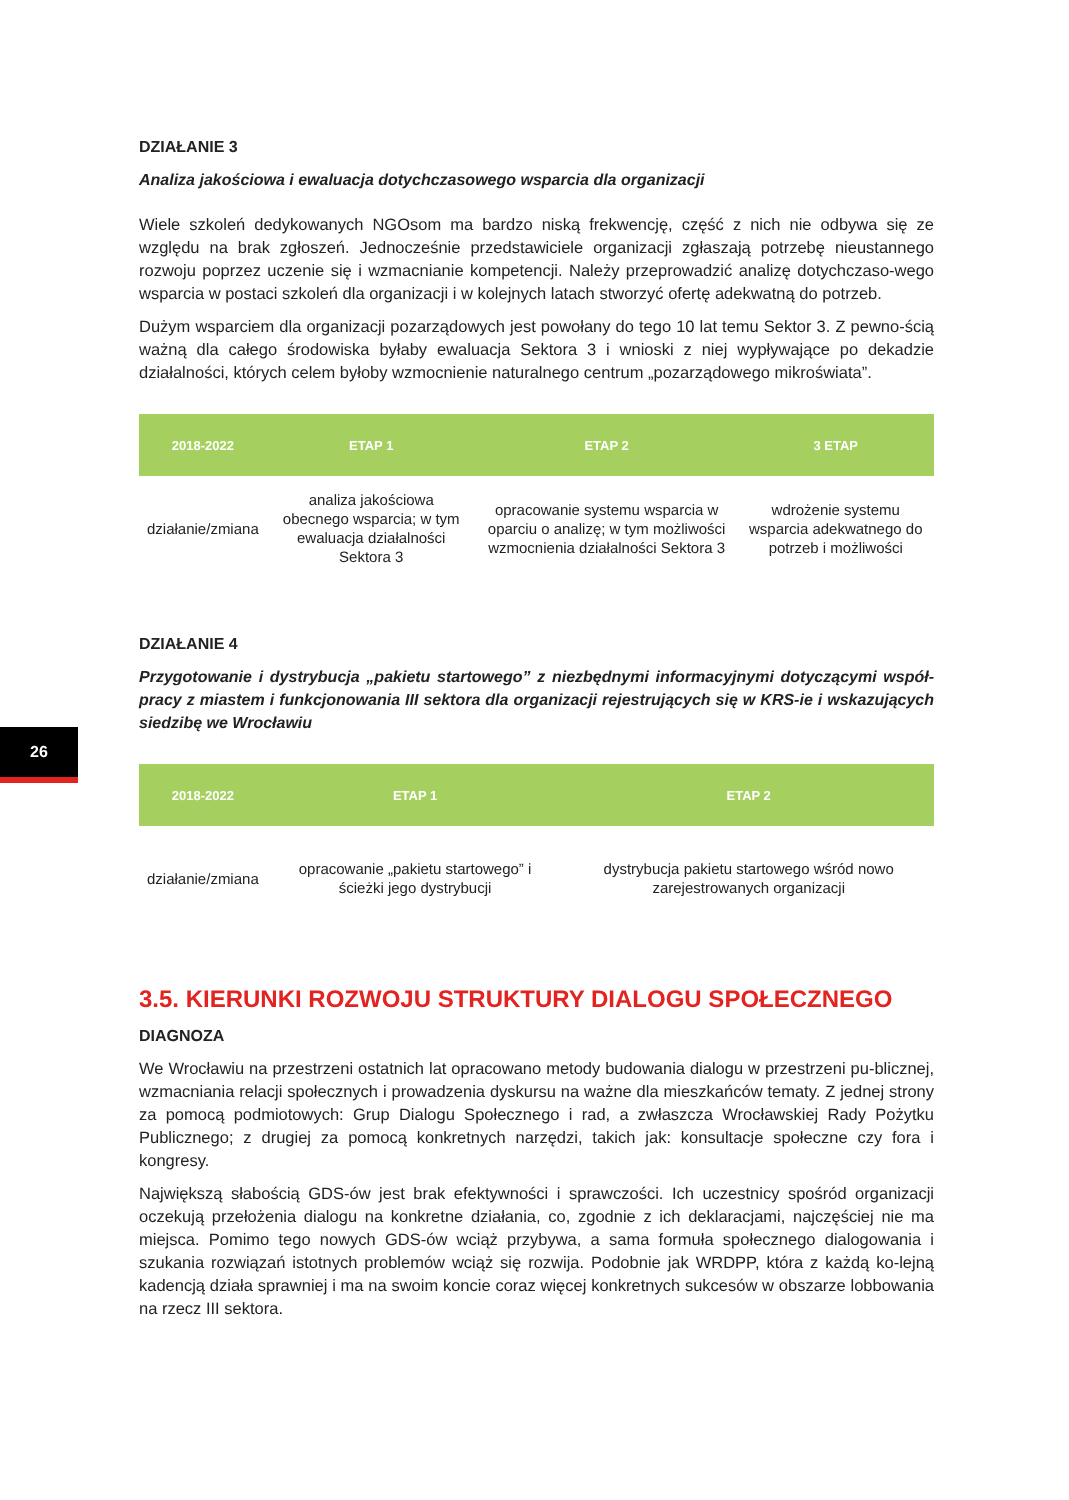26
DZIAŁANIE 3
Analiza jakościowa i ewaluacja dotychczasowego wsparcia dla organizacji
Wiele szkoleń dedykowanych NGOsom ma bardzo niską frekwencję, część z nich nie odbywa się ze względu na brak zgłoszeń. Jednocześnie przedstawiciele organizacji zgłaszają potrzebę nieustannego rozwoju poprzez uczenie się i wzmacnianie kompetencji. Należy przeprowadzić analizę dotychczaso-wego wsparcia w postaci szkoleń dla organizacji i w kolejnych latach stworzyć ofertę adekwatną do potrzeb.
Dużym wsparciem dla organizacji pozarządowych jest powołany do tego 10 lat temu Sektor 3. Z pewno-ścią ważną dla całego środowiska byłaby ewaluacja Sektora 3 i wnioski z niej wypływające po dekadzie działalności, których celem byłoby wzmocnienie naturalnego centrum „pozarządowego mikroświata”.
| 2018-2022 | ETAP 1 | ETAP 2 | 3 ETAP |
| --- | --- | --- | --- |
| działanie/zmiana | analiza jakościowa obecnego wsparcia; w tym ewaluacja działalności Sektora 3 | opracowanie systemu wsparcia w oparciu o analizę; w tym możliwości wzmocnienia działalności Sektora 3 | wdrożenie systemu wsparcia adekwatnego do potrzeb i możliwości |
DZIAŁANIE 4
Przygotowanie i dystrybucja „pakietu startowego” z niezbędnymi informacyjnymi dotyczącymi współ-pracy z miastem i funkcjonowania III sektora dla organizacji rejestrujących się w KRS-ie i wskazujących siedzibę we Wrocławiu
| 2018-2022 | ETAP 1 | ETAP 2 |
| --- | --- | --- |
| działanie/zmiana | opracowanie „pakietu startowego” i ścieżki jego dystrybucji | dystrybucja pakietu startowego wśród nowo zarejestrowanych organizacji |
3.5. KIERUNKI ROZWOJU STRUKTURY DIALOGU SPOŁECZNEGO
DIAGNOZA
We Wrocławiu na przestrzeni ostatnich lat opracowano metody budowania dialogu w przestrzeni pu-blicznej, wzmacniania relacji społecznych i prowadzenia dyskursu na ważne dla mieszkańców tematy. Z jednej strony za pomocą podmiotowych: Grup Dialogu Społecznego i rad, a zwłaszcza Wrocławskiej Rady Pożytku Publicznego; z drugiej za pomocą konkretnych narzędzi, takich jak: konsultacje społeczne czy fora i kongresy.
Największą słabością GDS-ów jest brak efektywności i sprawczości. Ich uczestnicy spośród organizacji oczekują przełożenia dialogu na konkretne działania, co, zgodnie z ich deklaracjami, najczęściej nie ma miejsca. Pomimo tego nowych GDS-ów wciąż przybywa, a sama formuła społecznego dialogowania i szukania rozwiązań istotnych problemów wciąż się rozwija. Podobnie jak WRDPP, która z każdą ko-lejną kadencją działa sprawniej i ma na swoim koncie coraz więcej konkretnych sukcesów w obszarze lobbowania na rzecz III sektora.